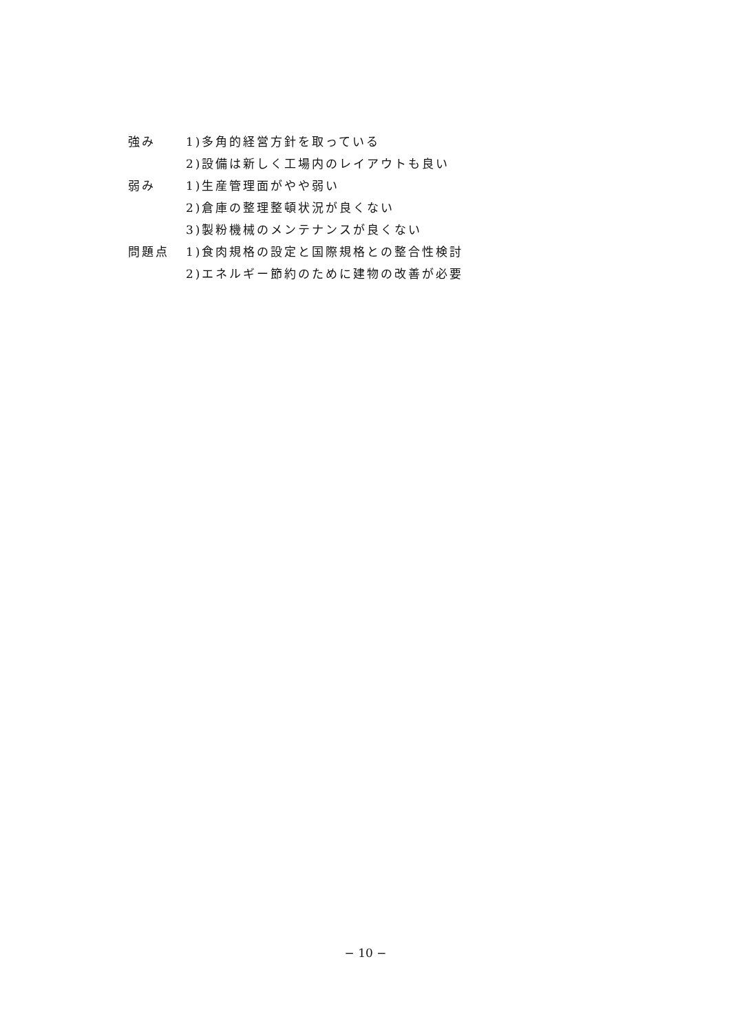| 強み | 1)多角的経営方針を取っている |
| | 2)設備は新しく工場内のレイアウトも良い |
| 弱み | 1)生産管理面がやや弱い |
| | 2)倉庫の整理整頓状況が良くない |
| | 3)製粉機械のメンテナンスが良くない |
| 問題点 | 1)食肉規格の設定と国際規格との整合性検討 |
| | 2)エネルギー節約のために建物の改善が必要 |
− 10 −